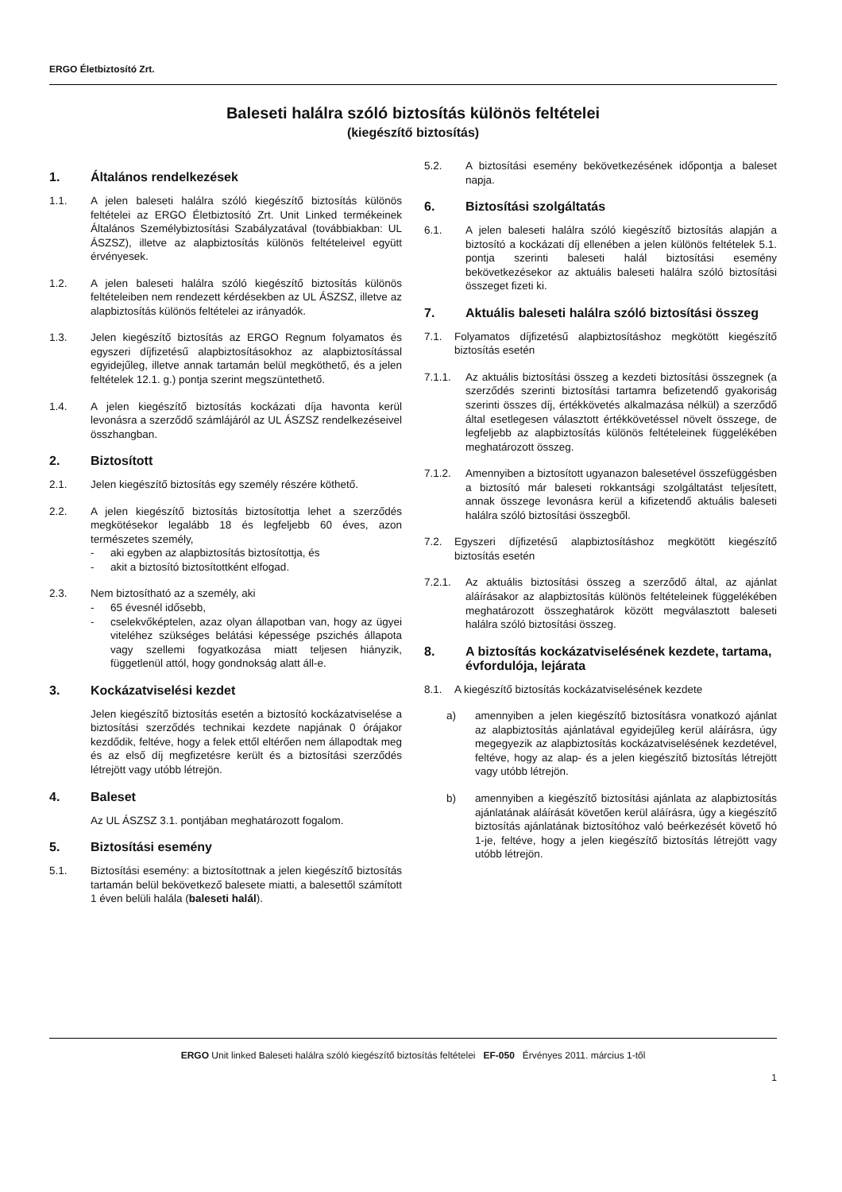ERGO Életbiztosító Zrt.
Baleseti halálra szóló biztosítás különös feltételei
(kiegészítő biztosítás)
1. Általános rendelkezések
1.1. A jelen baleseti halálra szóló kiegészítő biztosítás különös feltételei az ERGO Életbiztosító Zrt. Unit Linked termékeinek Általános Személybiztosítási Szabályzatával (továbbiakban: UL ÁSZSZ), illetve az alapbiztosítás különös feltételeivel együtt érvényesek.
1.2. A jelen baleseti halálra szóló kiegészítő biztosítás különös feltételeiben nem rendezett kérdésekben az UL ÁSZSZ, illetve az alapbiztosítás különös feltételei az irányadók.
1.3. Jelen kiegészítő biztosítás az ERGO Regnum folyamatos és egyszeri díjfizetésű alapbiztosításokhoz az alapbiztosítással egyidejűleg, illetve annak tartamán belül megköthető, és a jelen feltételek 12.1. g.) pontja szerint megszüntethető.
1.4. A jelen kiegészítő biztosítás kockázati díja havonta kerül levonásra a szerződő számlájáról az UL ÁSZSZ rendelkezéseivel összhangban.
2. Biztosított
2.1. Jelen kiegészítő biztosítás egy személy részére köthető.
2.2. A jelen kiegészítő biztosítás biztosítottja lehet a szerződés megkötésekor legalább 18 és legfeljebb 60 éves, azon természetes személy,
- aki egyben az alapbiztosítás biztosítottja, és
- akit a biztosító biztosítottként elfogad.
2.3. Nem biztosítható az a személy, aki
- 65 évesnél idősebb,
- cselekvőképtelen, azaz olyan állapotban van, hogy az ügyei viteléhez szükséges belátási képessége pszichés állapota vagy szellemi fogyatkozása miatt teljesen hiányzik, függetlenül attól, hogy gondnokság alatt áll-e.
3. Kockázatviselési kezdet
Jelen kiegészítő biztosítás esetén a biztosító kockázatviselése a biztosítási szerződés technikai kezdete napjának 0 órájakor kezdődik, feltéve, hogy a felek ettől eltérően nem állapodtak meg és az első díj megfizetésre került és a biztosítási szerződés létrejött vagy utóbb létrejön.
4. Baleset
Az UL ÁSZSZ 3.1. pontjában meghatározott fogalom.
5. Biztosítási esemény
5.1. Biztosítási esemény: a biztosítottnak a jelen kiegészítő biztosítás tartamán belül bekövetkező balesete miatti, a balesettől számított 1 éven belüli halála (baleseti halál).
5.2. A biztosítási esemény bekövetkezésének időpontja a baleset napja.
6. Biztosítási szolgáltatás
6.1. A jelen baleseti halálra szóló kiegészítő biztosítás alapján a biztosító a kockázati díj ellenében a jelen különös feltételek 5.1. pontja szerinti baleseti halál biztosítási esemény bekövetkezésekor az aktuális baleseti halálra szóló biztosítási összeget fizeti ki.
7. Aktuális baleseti halálra szóló biztosítási összeg
7.1. Folyamatos díjfizetésű alapbiztosításhoz megkötött kiegészítő biztosítás esetén
7.1.1. Az aktuális biztosítási összeg a kezdeti biztosítási összegnek (a szerződés szerinti biztosítási tartamra befizetendő gyakoriság szerinti összes díj, értékkövetés alkalmazása nélkül) a szerződő által esetlegesen választott értékkövetéssel növelt összege, de legfeljebb az alapbiztosítás különös feltételeinek függelékében meghatározott összeg.
7.1.2. Amennyiben a biztosított ugyanazon balesetével összefüggésben a biztosító már baleseti rokkantsági szolgáltatást teljesített, annak összege levonásra kerül a kifizetendő aktuális baleseti halálra szóló biztosítási összegből.
7.2. Egyszeri díjfizetésű alapbiztosításhoz megkötött kiegészítő biztosítás esetén
7.2.1. Az aktuális biztosítási összeg a szerződő által, az ajánlat aláírásakor az alapbiztosítás különös feltételeinek függelékében meghatározott összeghatárok között megválasztott baleseti halálra szóló biztosítási összeg.
8. A biztosítás kockázatviselésének kezdete, tartama, évfordulója, lejárata
8.1. A kiegészítő biztosítás kockázatviselésének kezdete
a) amennyiben a jelen kiegészítő biztosításra vonatkozó ajánlat az alapbiztosítás ajánlatával egyidejűleg kerül aláírásra, úgy megegyezik az alapbiztosítás kockázatviselésének kezdetével, feltéve, hogy az alap- és a jelen kiegészítő biztosítás létrejött vagy utóbb létrejön.
b) amennyiben a kiegészítő biztosítási ajánlata az alapbiztosítás ajánlatának aláírását követően kerül aláírásra, úgy a kiegészítő biztosítás ajánlatának biztosítóhoz való beérkezését követő hó 1-je, feltéve, hogy a jelen kiegészítő biztosítás létrejött vagy utóbb létrejön.
ERGO Unit linked Baleseti halálra szóló kiegészítő biztosítás feltételei EF-050 Érvényes 2011. március 1-től
1